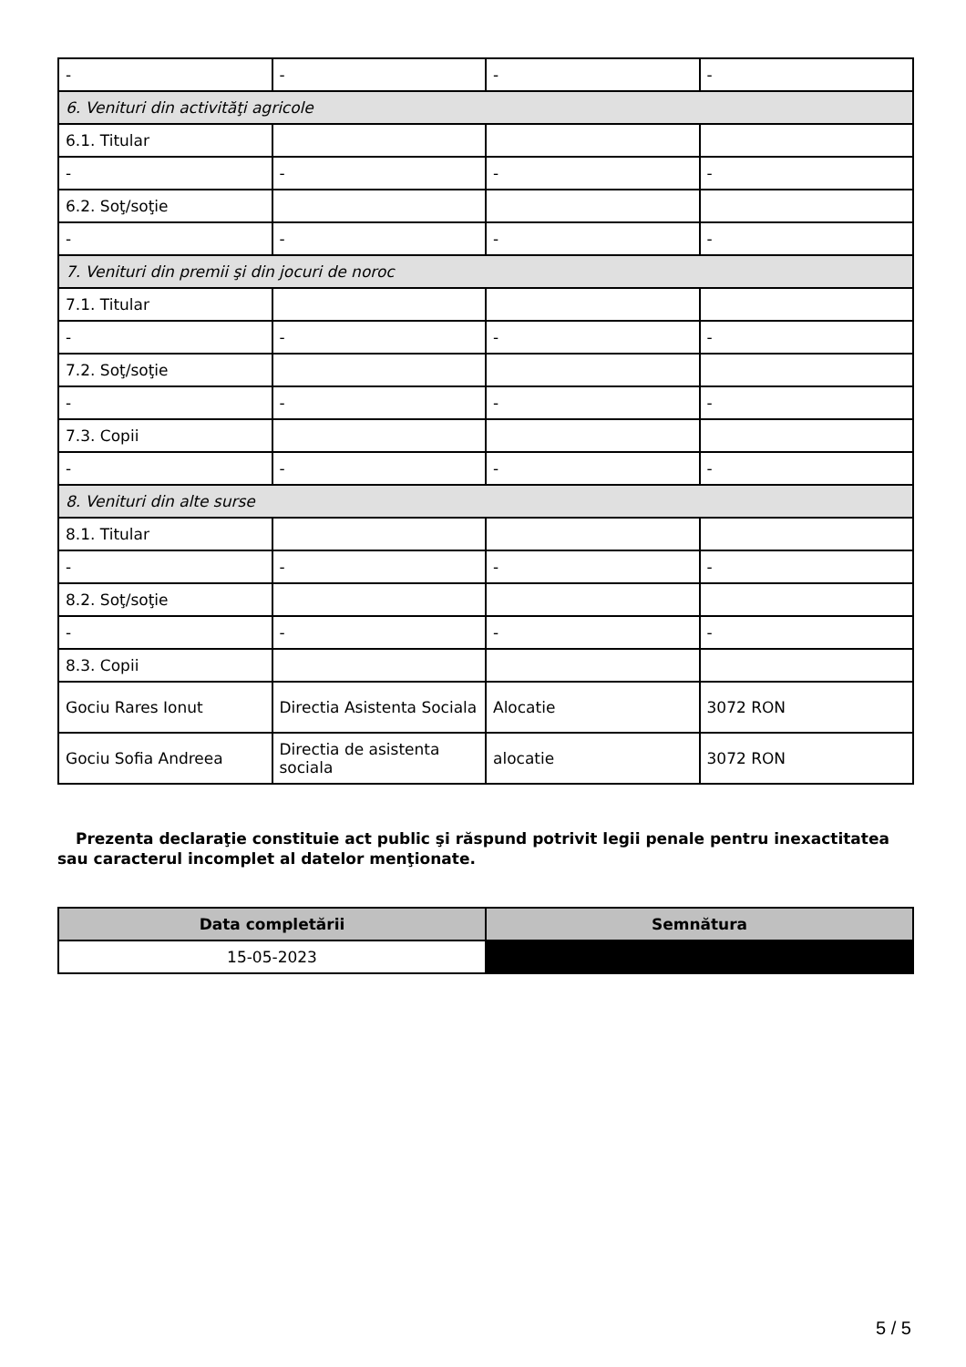| - | - | - | - |
| 6. Venituri din activităţi agricole | | | |
| 6.1. Titular | | | |
| - | - | - | - |
| 6.2. Soţ/soţie | | | |
| - | - | - | - |
| 7. Venituri din premii şi din jocuri de noroc | | | |
| 7.1. Titular | | | |
| - | - | - | - |
| 7.2. Soţ/soţie | | | |
| - | - | - | - |
| 7.3. Copii | | | |
| - | - | - | - |
| 8. Venituri din alte surse | | | |
| 8.1. Titular | | | |
| - | - | - | - |
| 8.2. Soţ/soţie | | | |
| - | - | - | - |
| 8.3. Copii | | | |
| Gociu Rares Ionut | Directia Asistenta Sociala | Alocatie | 3072 RON |
| Gociu Sofia Andreea | Directia de asistenta sociala | alocatie | 3072 RON |
Prezenta declaraţie constituie act public şi răspund potrivit legii penale pentru inexactitatea sau caracterul incomplet al datelor menţionate.
| Data completării | Semnătura |
| --- | --- |
| 15-05-2023 | |
5 / 5